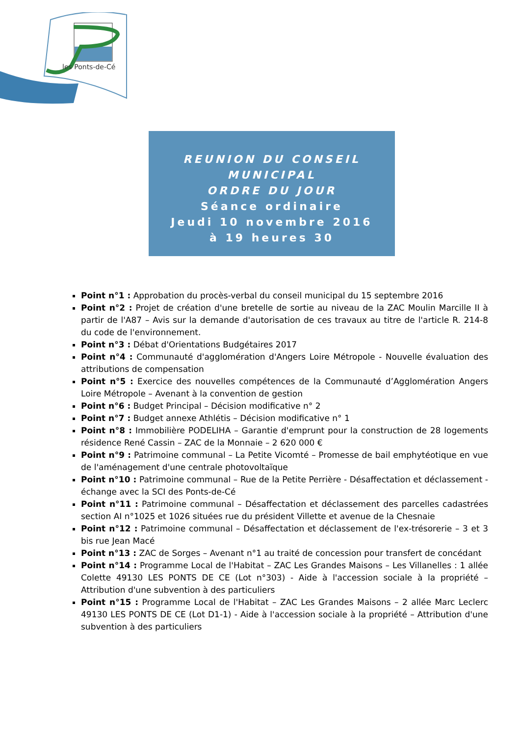les Ponts-de-Cé
REUNION DU CONSEIL
MUNICIPAL
ORDRE DU JOUR
Séance ordinaire
Jeudi 10 novembre 2016
à 19 heures 30
Point n°1 : Approbation du procès-verbal du conseil municipal du 15 septembre 2016
Point n°2 : Projet de création d'une bretelle de sortie au niveau de la ZAC Moulin Marcille II à partir de l'A87 – Avis sur la demande d'autorisation de ces travaux au titre de l'article R. 214-8 du code de l'environnement.
Point n°3 : Débat d'Orientations Budgétaires 2017
Point n°4 : Communauté d'agglomération d'Angers Loire Métropole - Nouvelle évaluation des attributions de compensation
Point n°5 : Exercice des nouvelles compétences de la Communauté d’Agglomération Angers Loire Métropole – Avenant à la convention de gestion
Point n°6 : Budget Principal – Décision modificative n° 2
Point n°7 : Budget annexe Athlétis – Décision modificative n° 1
Point n°8 : Immobilière PODELIHA – Garantie d'emprunt pour la construction de 28 logements résidence René Cassin – ZAC de la Monnaie – 2 620 000 €
Point n°9 : Patrimoine communal – La Petite Vicomté – Promesse de bail emphytéotique en vue de l'aménagement d'une centrale photovoltaïque
Point n°10 : Patrimoine communal – Rue de la Petite Perrière - Désaffectation et déclassement - échange avec la SCI des Ponts-de-Cé
Point n°11 : Patrimoine communal – Désaffectation et déclassement des parcelles cadastrées section AI n°1025 et 1026 situées rue du président Villette et avenue de la Chesnaie
Point n°12 : Patrimoine communal – Désaffectation et déclassement de l'ex-trésorerie – 3 et 3 bis rue Jean Macé
Point n°13 : ZAC de Sorges – Avenant n°1 au traité de concession pour transfert de concédant
Point n°14 : Programme Local de l'Habitat – ZAC Les Grandes Maisons – Les Villanelles : 1 allée Colette 49130 LES PONTS DE CE (Lot n°303) - Aide à l'accession sociale à la propriété – Attribution d'une subvention à des particuliers
Point n°15 : Programme Local de l'Habitat – ZAC Les Grandes Maisons – 2 allée Marc Leclerc 49130 LES PONTS DE CE (Lot D1-1) - Aide à l'accession sociale à la propriété – Attribution d'une subvention à des particuliers